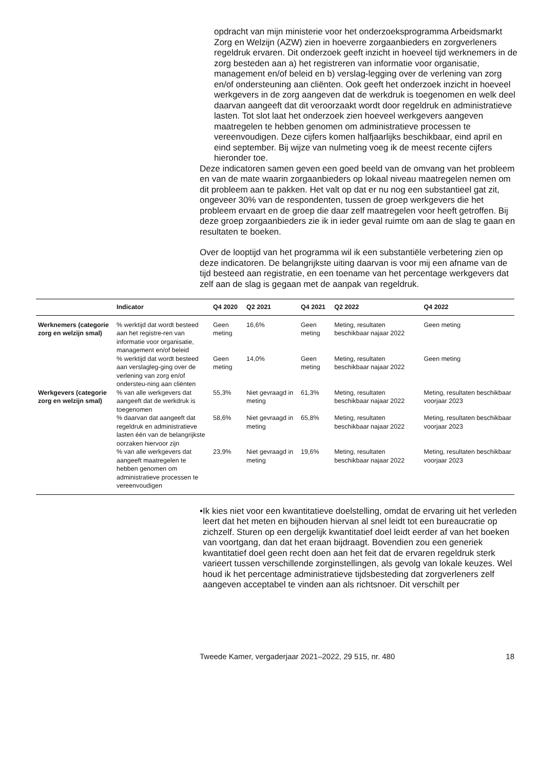opdracht van mijn ministerie voor het onderzoeksprogramma Arbeidsmarkt Zorg en Welzijn (AZW) zien in hoeverre zorgaanbieders en zorgverleners regeldruk ervaren. Dit onderzoek geeft inzicht in hoeveel tijd werknemers in de zorg besteden aan a) het registreren van informatie voor organisatie, management en/of beleid en b) verslag-legging over de verlening van zorg en/of ondersteuning aan cliënten. Ook geeft het onderzoek inzicht in hoeveel werkgevers in de zorg aangeven dat de werkdruk is toegenomen en welk deel daarvan aangeeft dat dit veroorzaakt wordt door regeldruk en administratieve lasten. Tot slot laat het onderzoek zien hoeveel werkgevers aangeven maatregelen te hebben genomen om administratieve processen te vereenvoudigen. Deze cijfers komen halfjaarlijks beschikbaar, eind april en eind september. Bij wijze van nulmeting voeg ik de meest recente cijfers hieronder toe.
Deze indicatoren samen geven een goed beeld van de omvang van het probleem en van de mate waarin zorgaanbieders op lokaal niveau maatregelen nemen om dit probleem aan te pakken. Het valt op dat er nu nog een substantieel gat zit, ongeveer 30% van de respondenten, tussen de groep werkgevers die het probleem ervaart en de groep die daar zelf maatregelen voor heeft getroffen. Bij deze groep zorgaanbieders zie ik in ieder geval ruimte om aan de slag te gaan en resultaten te boeken.
Over de looptijd van het programma wil ik een substantiële verbetering zien op deze indicatoren. De belangrijkste uiting daarvan is voor mij een afname van de tijd besteed aan registratie, en een toename van het percentage werkgevers dat zelf aan de slag is gegaan met de aanpak van regeldruk.
| | Indicator | Q4 2020 | Q2 2021 | Q4 2021 | Q2 2022 | Q4 2022 |
| --- | --- | --- | --- | --- | --- | --- |
| Werknemers (categorie zorg en welzijn smal) | % werktijd dat wordt besteed aan het registre-ren van informatie voor organisatie, management en/of beleid | Geen meting | 16,6% | Geen meting | Meting, resultaten beschikbaar najaar 2022 | Geen meting |
| | % werktijd dat wordt besteed aan verslagleg-ging over de verlening van zorg en/of ondersteu-ning aan cliënten | Geen meting | 14,0% | Geen meting | Meting, resultaten beschikbaar najaar 2022 | Geen meting |
| Werkgevers (categorie zorg en welzijn smal) | % van alle werkgevers dat aangeeft dat de werkdruk is toegenomen | 55,3% | Niet gevraagd in meting | 61,3% | Meting, resultaten beschikbaar najaar 2022 | Meting, resultaten beschikbaar voorjaar 2023 |
| | % daarvan dat aangeeft dat regeldruk en administratieve lasten één van de belangrijkste oorzaken hiervoor zijn | 58,6% | Niet gevraagd in meting | 65,8% | Meting, resultaten beschikbaar najaar 2022 | Meting, resultaten beschikbaar voorjaar 2023 |
| | % van alle werkgevers dat aangeeft maatregelen te hebben genomen om administratieve processen te vereenvoudigen | 23,9% | Niet gevraagd in meting | 19,6% | Meting, resultaten beschikbaar najaar 2022 | Meting, resultaten beschikbaar voorjaar 2023 |
• Ik kies niet voor een kwantitatieve doelstelling, omdat de ervaring uit het verleden leert dat het meten en bijhouden hiervan al snel leidt tot een bureaucratie op zichzelf. Sturen op een dergelijk kwantitatief doel leidt eerder af van het boeken van voortgang, dan dat het eraan bijdraagt. Bovendien zou een generiek kwantitatief doel geen recht doen aan het feit dat de ervaren regeldruk sterk varieert tussen verschillende zorginstellingen, als gevolg van lokale keuzes. Wel houd ik het percentage administratieve tijdsbesteding dat zorgverleners zelf aangeven acceptabel te vinden aan als richtsnoer. Dit verschilt per
Tweede Kamer, vergaderjaar 2021–2022, 29 515, nr. 480 18